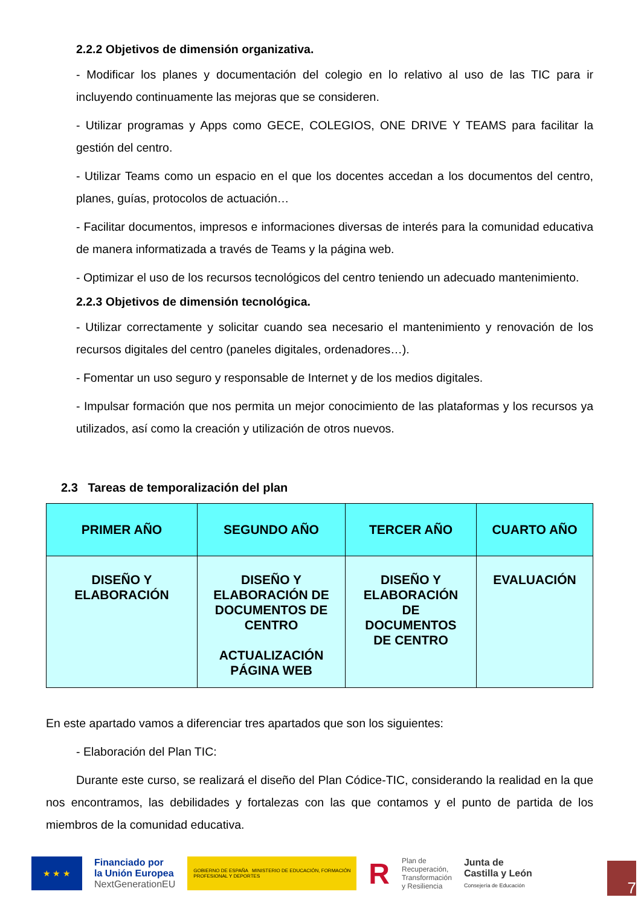2.2.2 Objetivos de dimensión organizativa.
- Modificar los planes y documentación del colegio en lo relativo al uso de las TIC para ir incluyendo continuamente las mejoras que se consideren.
- Utilizar programas y Apps como GECE, COLEGIOS, ONE DRIVE Y TEAMS para facilitar la gestión del centro.
- Utilizar Teams como un espacio en el que los docentes accedan a los documentos del centro, planes, guías, protocolos de actuación…
- Facilitar documentos, impresos e informaciones diversas de interés para la comunidad educativa de manera informatizada a través de Teams y la página web.
- Optimizar el uso de los recursos tecnológicos del centro teniendo un adecuado mantenimiento.
2.2.3 Objetivos de dimensión tecnológica.
- Utilizar correctamente y solicitar cuando sea necesario el mantenimiento y renovación de los recursos digitales del centro (paneles digitales, ordenadores…).
- Fomentar un uso seguro y responsable de Internet y de los medios digitales.
- Impulsar formación que nos permita un mejor conocimiento de las plataformas y los recursos ya utilizados, así como la creación y utilización de otros nuevos.
2.3 Tareas de temporalización del plan
| PRIMER AÑO | SEGUNDO AÑO | TERCER AÑO | CUARTO AÑO |
| --- | --- | --- | --- |
| DISEÑO Y ELABORACIÓN | DISEÑO Y ELABORACIÓN DE DOCUMENTOS DE CENTRO ACTUALIZACIÓN PÁGINA WEB | DISEÑO Y ELABORACIÓN DE DOCUMENTOS DE CENTRO | EVALUACIÓN |
En este apartado vamos a diferenciar tres apartados que son los siguientes:
- Elaboración del Plan TIC:
Durante este curso, se realizará el diseño del Plan Códice-TIC, considerando la realidad en la que nos encontramos, las debilidades y fortalezas con las que contamos y el punto de partida de los miembros de la comunidad educativa.
★ ★ ★
Financiado por
la Unión Europea
NextGenerationEU
GOBIERNO DE ESPAÑA MINISTERIO DE EDUCACIÓN, FORMACIÓN PROFESIONAL Y DEPORTES
R
Plan de
Recuperación,
Transformación
y Resiliencia
Junta de
Castilla y León
Consejería de Educación
7